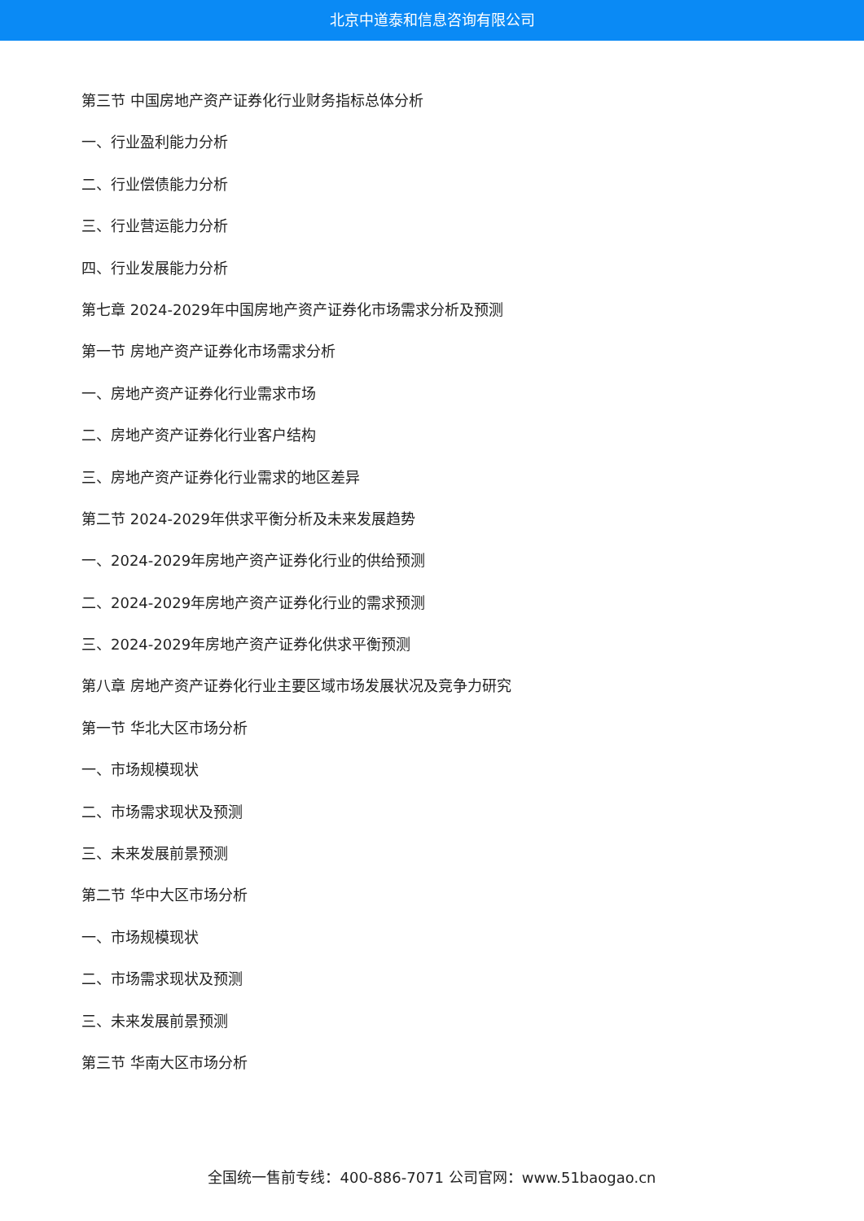北京中道泰和信息咨询有限公司
第三节 中国房地产资产证券化行业财务指标总体分析
一、行业盈利能力分析
二、行业偿债能力分析
三、行业营运能力分析
四、行业发展能力分析
第七章 2024-2029年中国房地产资产证券化市场需求分析及预测
第一节 房地产资产证券化市场需求分析
一、房地产资产证券化行业需求市场
二、房地产资产证券化行业客户结构
三、房地产资产证券化行业需求的地区差异
第二节 2024-2029年供求平衡分析及未来发展趋势
一、2024-2029年房地产资产证券化行业的供给预测
二、2024-2029年房地产资产证券化行业的需求预测
三、2024-2029年房地产资产证券化供求平衡预测
第八章 房地产资产证券化行业主要区域市场发展状况及竞争力研究
第一节 华北大区市场分析
一、市场规模现状
二、市场需求现状及预测
三、未来发展前景预测
第二节 华中大区市场分析
一、市场规模现状
二、市场需求现状及预测
三、未来发展前景预测
第三节 华南大区市场分析
全国统一售前专线：400-886-7071 公司官网：www.51baogao.cn